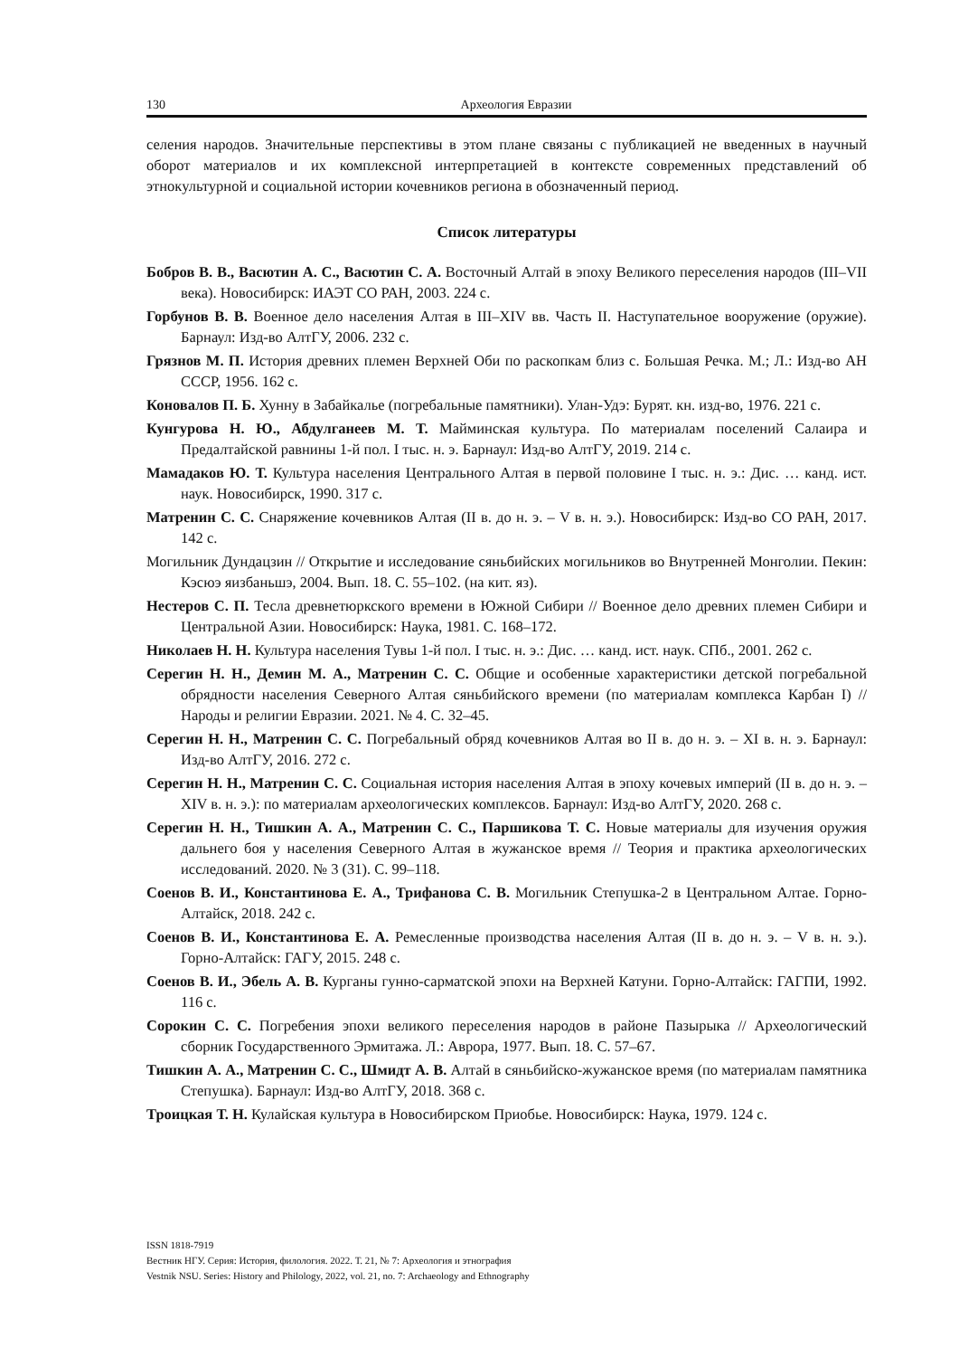130 Археология Евразии
селения народов. Значительные перспективы в этом плане связаны с публикацией не введенных в научный оборот материалов и их комплексной интерпретацией в контексте современных представлений об этнокультурной и социальной истории кочевников региона в обозначенный период.
Список литературы
Бобров В. В., Васютин А. С., Васютин С. А. Восточный Алтай в эпоху Великого переселения народов (III–VII века). Новосибирск: ИАЭТ СО РАН, 2003. 224 с.
Горбунов В. В. Военное дело населения Алтая в III–XIV вв. Часть II. Наступательное вооружение (оружие). Барнаул: Изд-во АлтГУ, 2006. 232 с.
Грязнов М. П. История древних племен Верхней Оби по раскопкам близ с. Большая Речка. М.; Л.: Изд-во АН СССР, 1956. 162 с.
Коновалов П. Б. Хунну в Забайкалье (погребальные памятники). Улан-Удэ: Бурят. кн. изд-во, 1976. 221 с.
Кунгурова Н. Ю., Абдулганеев М. Т. Майминская культура. По материалам поселений Салаира и Предалтайской равнины 1-й пол. I тыс. н. э. Барнаул: Изд-во АлтГУ, 2019. 214 с.
Мамадаков Ю. Т. Культура населения Центрального Алтая в первой половине I тыс. н. э.: Дис. … канд. ист. наук. Новосибирск, 1990. 317 с.
Матренин С. С. Снаряжение кочевников Алтая (II в. до н. э. – V в. н. э.). Новосибирск: Изд-во СО РАН, 2017. 142 с.
Могильник Дундацзин // Открытие и исследование сяньбийских могильников во Внутренней Монголии. Пекин: Кэсюэ яизбаньшэ, 2004. Вып. 18. С. 55–102. (на кит. яз).
Нестеров С. П. Тесла древнетюркского времени в Южной Сибири // Военное дело древних племен Сибири и Центральной Азии. Новосибирск: Наука, 1981. С. 168–172.
Николаев Н. Н. Культура населения Тувы 1-й пол. I тыс. н. э.: Дис. … канд. ист. наук. СПб., 2001. 262 с.
Серегин Н. Н., Демин М. А., Матренин С. С. Общие и особенные характеристики детской погребальной обрядности населения Северного Алтая сяньбийского времени (по материалам комплекса Карбан I) // Народы и религии Евразии. 2021. № 4. С. 32–45.
Серегин Н. Н., Матренин С. С. Погребальный обряд кочевников Алтая во II в. до н. э. – XI в. н. э. Барнаул: Изд-во АлтГУ, 2016. 272 с.
Серегин Н. Н., Матренин С. С. Социальная история населения Алтая в эпоху кочевых империй (II в. до н. э. – XIV в. н. э.): по материалам археологических комплексов. Барнаул: Изд-во АлтГУ, 2020. 268 с.
Серегин Н. Н., Тишкин А. А., Матренин С. С., Паршикова Т. С. Новые материалы для изучения оружия дальнего боя у населения Северного Алтая в жужанское время // Теория и практика археологических исследований. 2020. № 3 (31). С. 99–118.
Соенов В. И., Константинова Е. А., Трифанова С. В. Могильник Степушка-2 в Центральном Алтае. Горно-Алтайск, 2018. 242 с.
Соенов В. И., Константинова Е. А. Ремесленные производства населения Алтая (II в. до н. э. – V в. н. э.). Горно-Алтайск: ГАГУ, 2015. 248 с.
Соенов В. И., Эбель А. В. Курганы гунно-сарматской эпохи на Верхней Катуни. Горно-Алтайск: ГАГПИ, 1992. 116 с.
Сорокин С. С. Погребения эпохи великого переселения народов в районе Пазырыка // Археологический сборник Государственного Эрмитажа. Л.: Аврора, 1977. Вып. 18. С. 57–67.
Тишкин А. А., Матренин С. С., Шмидт А. В. Алтай в сяньбийско-жужанское время (по материалам памятника Степушка). Барнаул: Изд-во АлтГУ, 2018. 368 с.
Троицкая Т. Н. Кулайская культура в Новосибирском Приобье. Новосибирск: Наука, 1979. 124 с.
ISSN 1818-7919
Вестник НГУ. Серия: История, филология. 2022. Т. 21, № 7: Археология и этнография
Vestnik NSU. Series: History and Philology, 2022, vol. 21, no. 7: Archaeology and Ethnography